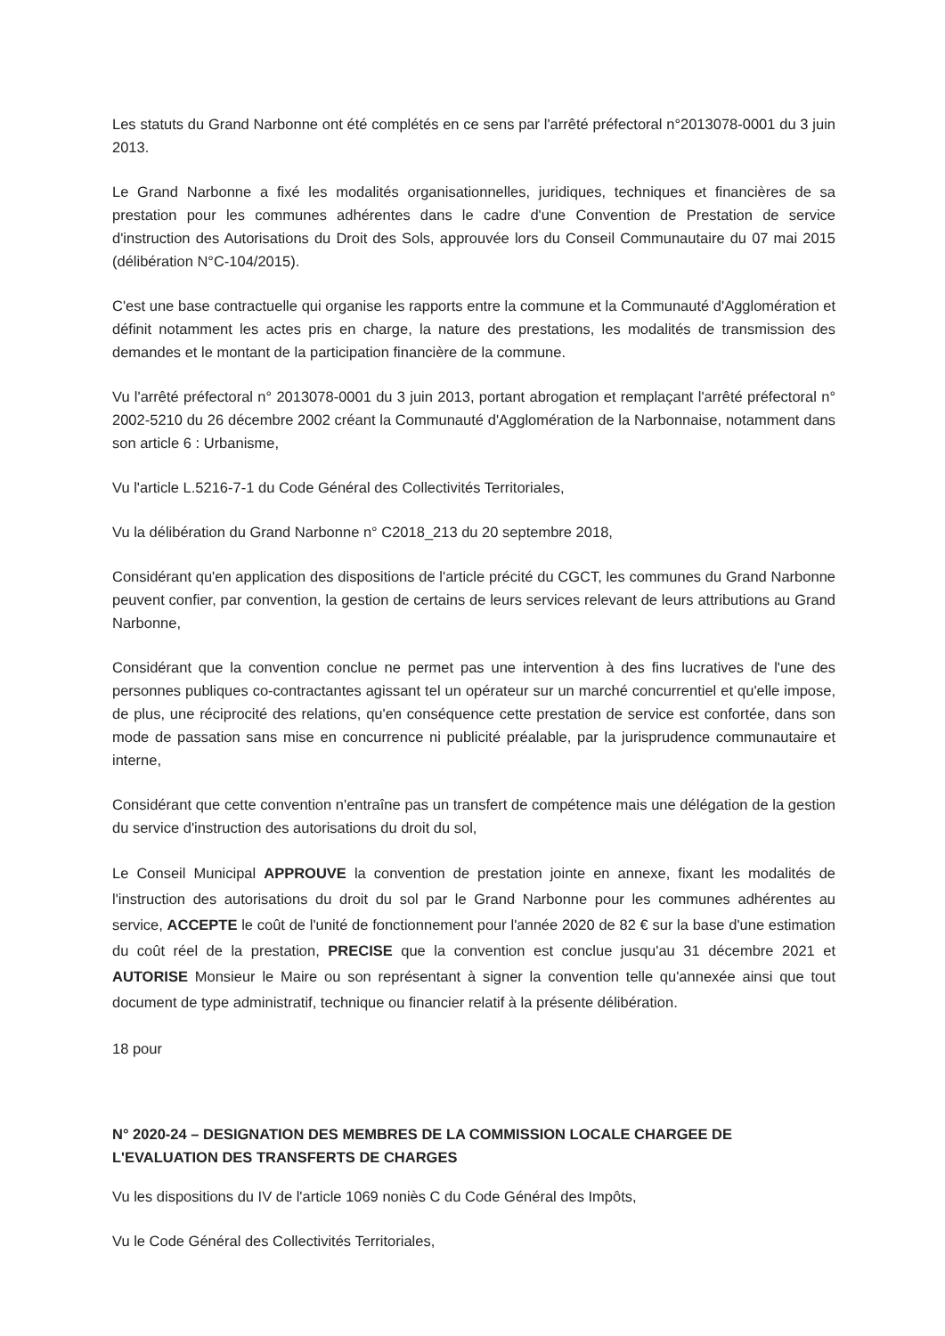Les statuts du Grand Narbonne ont été complétés en ce sens par l'arrêté préfectoral n°2013078-0001 du 3 juin 2013.
Le Grand Narbonne a fixé les modalités organisationnelles, juridiques, techniques et financières de sa prestation pour les communes adhérentes dans le cadre d'une Convention de Prestation de service d'instruction des Autorisations du Droit des Sols, approuvée lors du Conseil Communautaire du 07 mai 2015 (délibération N°C-104/2015).
C'est une base contractuelle qui organise les rapports entre la commune et la Communauté d'Agglomération et définit notamment les actes pris en charge, la nature des prestations, les modalités de transmission des demandes et le montant de la participation financière de la commune.
Vu l'arrêté préfectoral n° 2013078-0001 du 3 juin 2013, portant abrogation et remplaçant l'arrêté préfectoral n° 2002-5210 du 26 décembre 2002 créant la Communauté d'Agglomération de la Narbonnaise, notamment dans son article 6 : Urbanisme,
Vu l'article L.5216-7-1 du Code Général des Collectivités Territoriales,
Vu la délibération du Grand Narbonne n° C2018_213 du 20 septembre 2018,
Considérant qu'en application des dispositions de l'article précité du CGCT, les communes du Grand Narbonne peuvent confier, par convention, la gestion de certains de leurs services relevant de leurs attributions au Grand Narbonne,
Considérant que la convention conclue ne permet pas une intervention à des fins lucratives de l'une des personnes publiques co-contractantes agissant tel un opérateur sur un marché concurrentiel et qu'elle impose, de plus, une réciprocité des relations, qu'en conséquence cette prestation de service est confortée, dans son mode de passation sans mise en concurrence ni publicité préalable, par la jurisprudence communautaire et interne,
Considérant que cette convention n'entraîne pas un transfert de compétence mais une délégation de la gestion du service d'instruction des autorisations du droit du sol,
Le Conseil Municipal APPROUVE la convention de prestation jointe en annexe, fixant les modalités de l'instruction des autorisations du droit du sol par le Grand Narbonne pour les communes adhérentes au service, ACCEPTE le coût de l'unité de fonctionnement pour l'année 2020 de 82 € sur la base d'une estimation du coût réel de la prestation, PRECISE que la convention est conclue jusqu'au 31 décembre 2021 et AUTORISE Monsieur le Maire ou son représentant à signer la convention telle qu'annexée ainsi que tout document de type administratif, technique ou financier relatif à la présente délibération.
18 pour
N° 2020-24 – DESIGNATION DES MEMBRES DE LA COMMISSION LOCALE CHARGEE DE L'EVALUATION DES TRANSFERTS DE CHARGES
Vu les dispositions du IV de l'article 1069 noniès C du Code Général des Impôts,
Vu le Code Général des Collectivités Territoriales,